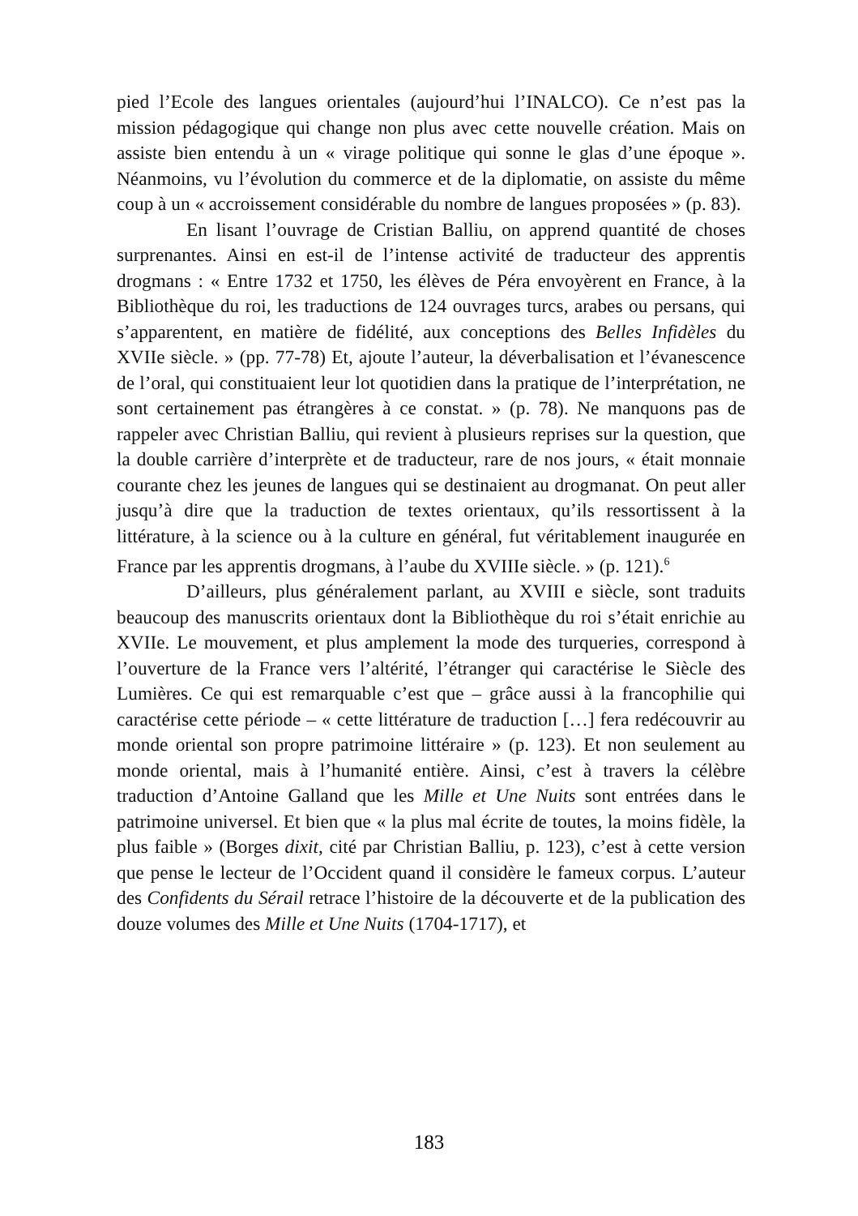pied l’Ecole des langues orientales (aujourd’hui l’INALCO). Ce n’est pas la mission pédagogique qui change non plus avec cette nouvelle création. Mais on assiste bien entendu à un « virage politique qui sonne le glas d’une époque ». Néanmoins, vu l’évolution du commerce et de la diplomatie, on assiste du même coup à un « accroissement considérable du nombre de langues proposées » (p. 83).
En lisant l’ouvrage de Cristian Balliu, on apprend quantité de choses surprenantes. Ainsi en est-il de l’intense activité de traducteur des apprentis drogmans : « Entre 1732 et 1750, les élèves de Péra envoyèrent en France, à la Bibliothèque du roi, les traductions de 124 ouvrages turcs, arabes ou persans, qui s’apparentent, en matière de fidélité, aux conceptions des Belles Infidèles du XVIIe siècle. » (pp. 77-78) Et, ajoute l’auteur, la déverbalisation et l’évanescence de l’oral, qui constituaient leur lot quotidien dans la pratique de l’interprétation, ne sont certainement pas étrangères à ce constat. » (p. 78). Ne manquons pas de rappeler avec Christian Balliu, qui revient à plusieurs reprises sur la question, que la double carrière d’interprète et de traducteur, rare de nos jours, « était monnaie courante chez les jeunes de langues qui se destinaient au drogmanat. On peut aller jusqu’à dire que la traduction de textes orientaux, qu’ils ressortissent à la littérature, à la science ou à la culture en général, fut véritablement inaugurée en France par les apprentis drogmans, à l’aube du XVIIIe siècle. » (p. 121).<sup>6</sup>
D’ailleurs, plus généralement parlant, au XVIII e siècle, sont traduits beaucoup des manuscrits orientaux dont la Bibliothèque du roi s’était enrichie au XVIIe. Le mouvement, et plus amplement la mode des turqueries, correspond à l’ouverture de la France vers l’altérité, l’étranger qui caractérise le Siècle des Lumières. Ce qui est remarquable c’est que – grâce aussi à la francophilie qui caractérise cette période – « cette littérature de traduction […] fera redécouvrir au monde oriental son propre patrimoine littéraire » (p. 123). Et non seulement au monde oriental, mais à l’humanité entière. Ainsi, c’est à travers la célèbre traduction d’Antoine Galland que les Mille et Une Nuits sont entrées dans le patrimoine universel. Et bien que « la plus mal écrite de toutes, la moins fidèle, la plus faible » (Borges dixit, cité par Christian Balliu, p. 123), c’est à cette version que pense le lecteur de l’Occident quand il considère le fameux corpus. L’auteur des Confidents du Sérail retrace l’histoire de la découverte et de la publication des douze volumes des Mille et Une Nuits (1704-1717), et
183